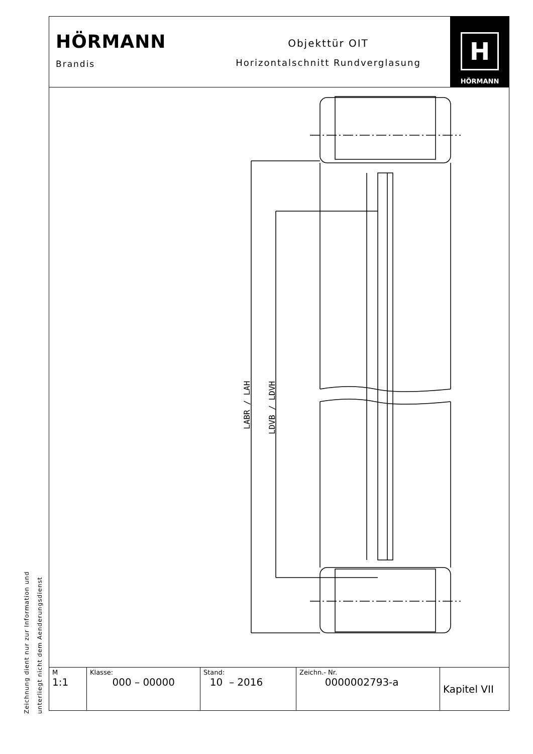HÖRMANN
Brandis
Objekttür OIT
Horizontalschnitt Rundverglasung
H
HÖRMANN
LABR / LAH
LDVB / LDVH
Zeichnung dient nur zur Information und
unterliegt nicht dem Aenderungsdienst
| M 1:1 | Klasse: 000 – 00000 | Stand: 10 – 2016 | Zeichn.- Nr. 0000002793-a | Kapitel VII |